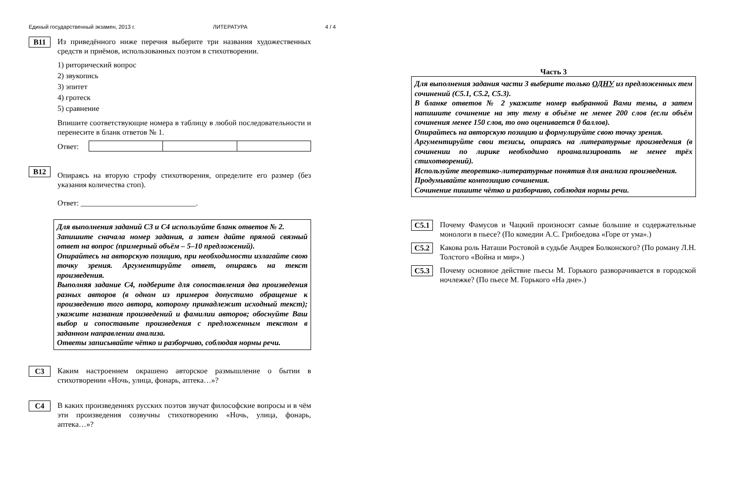Единый государственный экзамен, 2013 г. ЛИТЕРАТУРА 4 / 4
B11
Из приведённого ниже перечня выберите три названия художественных средств и приёмов, использованных поэтом в стихотворении.
1) риторический вопрос
2) звукопись
3) эпитет
4) гротеск
5) сравнение
Впишите соответствующие номера в таблицу в любой последовательности и перенесите в бланк ответов № 1.
Ответ:
B12
Опираясь на вторую строфу стихотворения, определите его размер (без указания количества стоп).
Ответ: ______________________________.
Для выполнения заданий С3 и С4 используйте бланк ответов № 2.
Запишите сначала номер задания, а затем дайте прямой связный ответ на вопрос (примерный объём – 5–10 предложений).
Опирайтесь на авторскую позицию, при необходимости излагайте свою точку зрения. Аргументируйте ответ, опираясь на текст произведения.
Выполняя задание С4, подберите для сопоставления два произведения разных авторов (в одном из примеров допустимо обращение к произведению того автора, которому принадлежит исходный текст); укажите названия произведений и фамилии авторов; обоснуйте Ваш выбор и сопоставьте произведения с предложенным текстом в заданном направлении анализа.
Ответы записывайте чётко и разборчиво, соблюдая нормы речи.
C3
Каким настроением окрашено авторское размышление о бытии в стихотворении «Ночь, улица, фонарь, аптека…»?
C4
В каких произведениях русских поэтов звучат философские вопросы и в чём эти произведения созвучны стихотворению «Ночь, улица, фонарь, аптека…»?
Часть 3
Для выполнения задания части 3 выберите только ОДНУ из предложенных тем сочинений (С5.1, С5.2, С5.3).
В бланке ответов № 2 укажите номер выбранной Вами темы, а затем напишите сочинение на эту тему в объёме не менее 200 слов (если объём сочинения менее 150 слов, то оно оценивается 0 баллов).
Опирайтесь на авторскую позицию и формулируйте свою точку зрения.
Аргументируйте свои тезисы, опираясь на литературные произведения (в сочинении по лирике необходимо проанализировать не менее трёх стихотворений).
Используйте теоретико-литературные понятия для анализа произведения.
Продумывайте композицию сочинения.
Сочинение пишите чётко и разборчиво, соблюдая нормы речи.
C5.1
Почему Фамусов и Чацкий произносят самые большие и содержательные монологи в пьесе? (По комедии А.С. Грибоедова «Горе от ума».)
C5.2
Какова роль Наташи Ростовой в судьбе Андрея Болконского? (По роману Л.Н. Толстого «Война и мир».)
C5.3
Почему основное действие пьесы М. Горького разворачивается в городской ночлежке? (По пьесе М. Горького «На дне».)